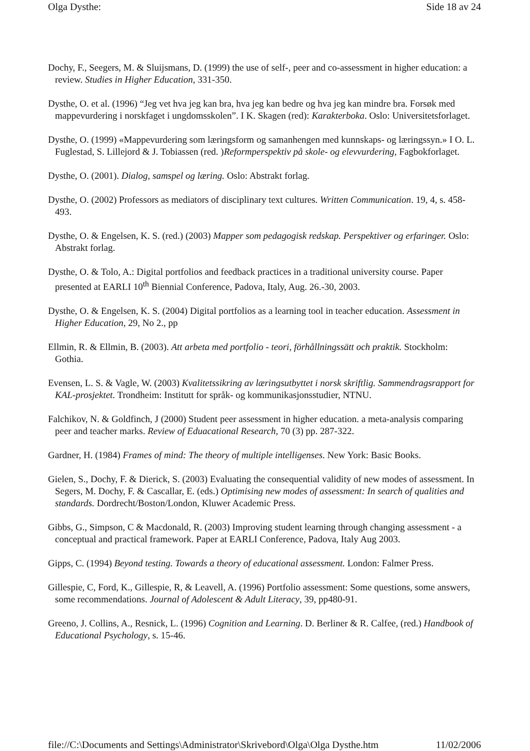Olga Dysthe: Side 18 av 24
Dochy, F., Seegers, M. & Sluijsmans, D. (1999) the use of self-, peer and co-assessment in higher education: a review. Studies in Higher Education, 331-350.
Dysthe, O. et al. (1996) “Jeg vet hva jeg kan bra, hva jeg kan bedre og hva jeg kan mindre bra. Forsøk med mappevurdering i norskfaget i ungdomsskolen”. I K. Skagen (red): Karakterboka. Oslo: Universitetsforlaget.
Dysthe, O. (1999) «Mappevurdering som læringsform og samanhengen med kunnskaps- og læringssyn.» I O. L. Fuglestad, S. Lillejord & J. Tobiassen (red. )Reformperspektiv på skole- og elevvurdering, Fagbokforlaget.
Dysthe, O. (2001). Dialog, samspel og læring. Oslo: Abstrakt forlag.
Dysthe, O. (2002) Professors as mediators of disciplinary text cultures. Written Communication. 19, 4, s. 458-493.
Dysthe, O. & Engelsen, K. S. (red.) (2003) Mapper som pedagogisk redskap. Perspektiver og erfaringer. Oslo: Abstrakt forlag.
Dysthe, O. & Tolo, A.: Digital portfolios and feedback practices in a traditional university course. Paper presented at EARLI 10<sup>th</sup> Biennial Conference, Padova, Italy, Aug. 26.-30, 2003.
Dysthe, O. & Engelsen, K. S. (2004) Digital portfolios as a learning tool in teacher education. Assessment in Higher Education, 29, No 2., pp
Ellmin, R. & Ellmin, B. (2003). Att arbeta med portfolio - teori, förhållningssätt och praktik. Stockholm: Gothia.
Evensen, L. S. & Vagle, W. (2003) Kvalitetssikring av læringsutbyttet i norsk skriftlig. Sammendragsrapport for KAL-prosjektet. Trondheim: Institutt for språk- og kommunikasjonsstudier, NTNU.
Falchikov, N. & Goldfinch, J (2000) Student peer assessment in higher education. a meta-analysis comparing peer and teacher marks. Review of Eduacational Research, 70 (3) pp. 287-322.
Gardner, H. (1984) Frames of mind: The theory of multiple intelligenses. New York: Basic Books.
Gielen, S., Dochy, F. & Dierick, S. (2003) Evaluating the consequential validity of new modes of assessment. In Segers, M. Dochy, F. & Cascallar, E. (eds.) Optimising new modes of assessment: In search of qualities and standards. Dordrecht/Boston/London, Kluwer Academic Press.
Gibbs, G., Simpson, C & Macdonald, R. (2003) Improving student learning through changing assessment - a conceptual and practical framework. Paper at EARLI Conference, Padova, Italy Aug 2003.
Gipps, C. (1994) Beyond testing. Towards a theory of educational assessment. London: Falmer Press.
Gillespie, C, Ford, K., Gillespie, R, & Leavell, A. (1996) Portfolio assessment: Some questions, some answers, some recommendations. Journal of Adolescent & Adult Literacy, 39, pp480-91.
Greeno, J. Collins, A., Resnick, L. (1996) Cognition and Learning. D. Berliner & R. Calfee, (red.) Handbook of Educational Psychology, s. 15-46.
file://C:\Documents and Settings\Administrator\Skrivebord\Olga\Olga Dysthe.htm 11/02/2006